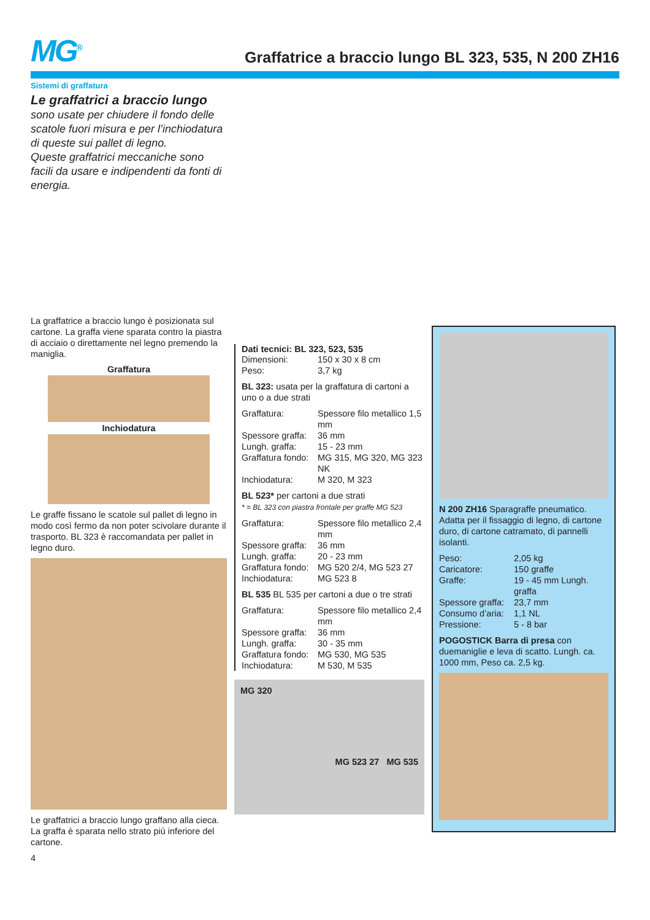MG<sup>®</sup>
Graffatrice a braccio lungo BL 323, 535, N 200 ZH16
Sistemi di graffatura
Le graffatrici a braccio lungo
sono usate per chiudere il fondo delle scatole fuori misura e per l’inchiodatura di queste sui pallet di legno.
Queste graffatrici meccaniche sono facili da usare e indipendenti da fonti di energia.
La graffatrice a braccio lungo è posizionata sul cartone. La graffa viene sparata contro la piastra di acciaio o direttamente nel legno premendo la maniglia.
Graffatura
Inchiodatura
Le graffe fissano le scatole sul pallet di legno in modo così fermo da non poter scivolare durante il trasporto. BL 323 è raccomandata per pallet in legno duro.
Le graffatrici a braccio lungo graffano alla cieca.
La graffa è sparata nello strato più inferiore del cartone.
4
Dati tecnici: BL 323, 523, 535
| Dimensioni: | 150 x 30 x 8 cm |
| Peso: | 3,7 kg |
BL 323: usata per la graffatura di cartoni a uno o a due strati
| Graffatura: | Spessore filo metallico 1,5 mm |
| Spessore graffa: | 36 mm |
| Lungh. graffa: | 15 - 23 mm |
| Graffatura fondo: | MG 315, MG 320, MG 323 NK |
| Inchiodatura: | M 320, M 323 |
BL 523* per cartoni a due strati
* = BL 323 con piastra frontale per graffe MG 523
| Graffatura: | Spessore filo metallico 2,4 mm |
| Spessore graffa: | 36 mm |
| Lungh. graffa: | 20 - 23 mm |
| Graffatura fondo: | MG 520 2/4, MG 523 27 |
| Inchiodatura: | MG 523 8 |
BL 535 BL 535 per cartoni a due o tre strati
| Graffatura: | Spessore filo metallico 2,4 mm |
| Spessore graffa: | 36 mm |
| Lungh. graffa: | 30 - 35 mm |
| Graffatura fondo: | MG 530, MG 535 |
| Inchiodatura: | M 530, M 535 |
MG 320
MG 523 27 MG 535
N 200 ZH16 Sparagraffe pneumatico. Adatta per il fissaggio di legno, di cartone duro, di cartone catramato, di pannelli isolanti.
| Peso: | 2,05 kg |
| Caricatore: | 150 graffe |
| Graffe: | 19 - 45 mm Lungh. graffa |
| Spessore graffa: | 23,7 mm |
| Consumo d’aria: | 1,1 NL |
| Pressione: | 5 - 8 bar |
POGOSTICK Barra di presa con duemaniglie e leva di scatto. Lungh. ca. 1000 mm, Peso ca. 2,5 kg.